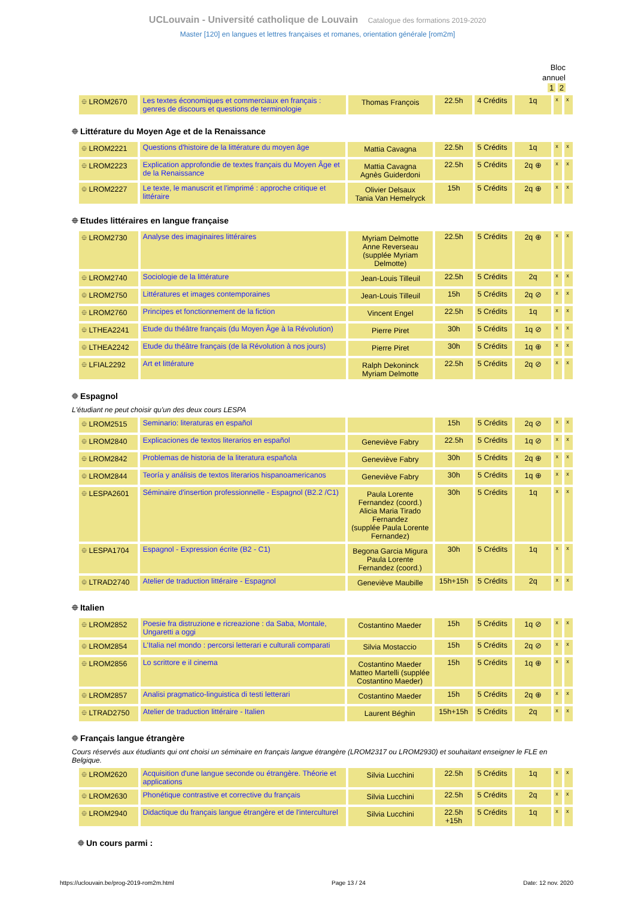UCLouvain - Université catholique de Louvain Catalogue des formations 2019-2020
Master [120] en langues et lettres françaises et romanes, orientation générale [rom2m]
Bloc
annuel
1 2
| ⯐ LROM2670 | Les textes économiques et commerciaux en français : genres de discours et questions de terminologie | Thomas François | 22.5h | 4 Crédits | 1q | x | x |
⯐ Littérature du Moyen Age et de la Renaissance
| ⯐ LROM2221 | Questions d'histoire de la littérature du moyen âge | Mattia Cavagna | 22.5h | 5 Crédits | 1q | x | x |
| ⯐ LROM2223 | Explication approfondie de textes français du Moyen Âge et de la Renaissance | Mattia Cavagna Agnès Guiderdoni | 22.5h | 5 Crédits | 2q ⊕ | x | x |
| ⯐ LROM2227 | Le texte, le manuscrit et l'imprimé : approche critique et littéraire | Olivier Delsaux Tania Van Hemelryck | 15h | 5 Crédits | 2q ⊕ | x | x |
⯐ Etudes littéraires en langue française
| ⯐ LROM2730 | Analyse des imaginaires littéraires | Myriam Delmotte Anne Reverseau (supplée Myriam Delmotte) | 22.5h | 5 Crédits | 2q ⊕ | x | x |
| ⯐ LROM2740 | Sociologie de la littérature | Jean-Louis Tilleuil | 22.5h | 5 Crédits | 2q | x | x |
| ⯐ LROM2750 | Littératures et images contemporaines | Jean-Louis Tilleuil | 15h | 5 Crédits | 2q ⊘ | x | x |
| ⯐ LROM2760 | Principes et fonctionnement de la fiction | Vincent Engel | 22.5h | 5 Crédits | 1q | x | x |
| ⯐ LTHEA2241 | Etude du théâtre français (du Moyen Âge à la Révolution) | Pierre Piret | 30h | 5 Crédits | 1q ⊘ | x | x |
| ⯐ LTHEA2242 | Etude du théâtre français (de la Révolution à nos jours) | Pierre Piret | 30h | 5 Crédits | 1q ⊕ | x | x |
| ⯐ LFIAL2292 | Art et littérature | Ralph Dekoninck Myriam Delmotte | 22.5h | 5 Crédits | 2q ⊘ | x | x |
⯐ Espagnol
L'étudiant ne peut choisir qu'un des deux cours LESPA
| ⯐ LROM2515 | Seminario: literaturas en español | | 15h | 5 Crédits | 2q ⊘ | x | x |
| ⯐ LROM2840 | Explicaciones de textos literarios en español | Geneviève Fabry | 22.5h | 5 Crédits | 1q ⊘ | x | x |
| ⯐ LROM2842 | Problemas de historia de la literatura española | Geneviève Fabry | 30h | 5 Crédits | 2q ⊕ | x | x |
| ⯐ LROM2844 | Teoría y análisis de textos literarios hispanoamericanos | Geneviève Fabry | 30h | 5 Crédits | 1q ⊕ | x | x |
| ⯐ LESPA2601 | Séminaire d'insertion professionnelle - Espagnol (B2.2 /C1) | Paula Lorente Fernandez (coord.) Alicia Maria Tirado Fernandez (supplée Paula Lorente Fernandez) | 30h | 5 Crédits | 1q | x | x |
| ⯐ LESPA1704 | Espagnol - Expression écrite (B2 - C1) | Begona Garcia Migura Paula Lorente Fernandez (coord.) | 30h | 5 Crédits | 1q | x | x |
| ⯐ LTRAD2740 | Atelier de traduction littéraire - Espagnol | Geneviève Maubille | 15h+15h | 5 Crédits | 2q | x | x |
⯐ Italien
| ⯐ LROM2852 | Poesie fra distruzione e ricreazione : da Saba, Montale, Ungaretti a oggi | Costantino Maeder | 15h | 5 Crédits | 1q ⊘ | x | x |
| ⯐ LROM2854 | L'Italia nel mondo : percorsi letterari e culturali comparati | Silvia Mostaccio | 15h | 5 Crédits | 2q ⊘ | x | x |
| ⯐ LROM2856 | Lo scrittore e il cinema | Costantino Maeder Matteo Martelli (supplée Costantino Maeder) | 15h | 5 Crédits | 1q ⊕ | x | x |
| ⯐ LROM2857 | Analisi pragmatico-linguistica di testi letterari | Costantino Maeder | 15h | 5 Crédits | 2q ⊕ | x | x |
| ⯐ LTRAD2750 | Atelier de traduction littéraire - Italien | Laurent Béghin | 15h+15h | 5 Crédits | 2q | x | x |
⯐ Français langue étrangère
Cours réservés aux étudiants qui ont choisi un séminaire en français langue étrangère (LROM2317 ou LROM2930) et souhaitant enseigner le FLE en Belgique.
| ⯐ LROM2620 | Acquisition d'une langue seconde ou étrangère. Théorie et applications | Silvia Lucchini | 22.5h | 5 Crédits | 1q | x | x |
| ⯐ LROM2630 | Phonétique contrastive et corrective du français | Silvia Lucchini | 22.5h | 5 Crédits | 2q | x | x |
| ⯐ LROM2940 | Didactique du français langue étrangère et de l'interculturel | Silvia Lucchini | 22.5h +15h | 5 Crédits | 1q | x | x |
⯐ Un cours parmi :
https://uclouvain.be/prog-2019-rom2m.html Page 13 / 24 Date: 12 nov. 2020